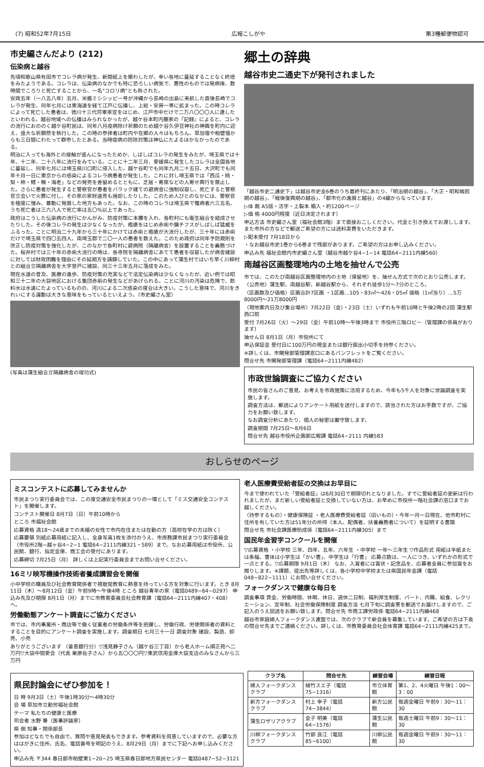(7) 昭和52年7月15日 広報こしがや 第3種郵便物認可
市史編さんだより (212)
伝染病と越谷
先頃和歌山県有田市でコレラ病が発生、新聞紙上を賑わしたが、幸い各地に蔓延することなく終熄をみたようである。コレラは、伝染病のなかでも特に恐ろしい病気で、悪性のものでは発病後、数時間でころりと死亡することから、一名"コロリ病"とも称された。
安政五年（一八五八年）五月、米艦ミシシッピー号が沖縄から長崎の出島に来航した直後長崎でコレラが発生、同年七月には東海道を経て江戸に伝播し、上総・安房一帯に拡まった。この時コレラによって死亡した患者は、徳川十三代将軍家定をはじめ、江戸市中だけで二万八〇〇〇人に達したといわれる。越谷地域への伝播はみられなかったが、越ケ谷本町内藤家の『記録』によると、コレラの流行におののく越ケ谷町民は、同年八月疫病除け祈願のため越ケ谷久伊豆神社の神輿を町内に迎え、盛大な祈願祭を執行した。この時の参拝者は町内や在郷の人々はもちろん、草加宿や粕壁宿からも三日間にわたって群参したとある。当時疫病の防除対策は神仏にたよるほかなかったのである。
明治に入っても海外との接触が盛んになったためか、しばしばコレラの発生をみたが、埼玉県では十年、十二年、二十八年に流行をみている。ことに十二年三月、愛媛県に発生したコレラは全国各地に蔓延し、同年七月には埼玉県川口町に侵入した。越ケ谷町でも同年九月二十五日、大沢町でも同年十月一日に東京からの感染によるコレラ病患者が発生した。これに対し埼玉県では「西瓜・桃・梨・柿・鱈・鮪・海老」などの発売を差留めるとともに、芝居・寄席などの人寄せ興行を禁止した。さらに患者が発生すると警察官が患者をバラック建ての避病舎に強制収容し、死亡すると警察官立会いで火葬に付し、その家の家財道具も焼却したりした。このため人びとのなかには、警察官を極度に憎み、暴動に発展した地方もあった。なお、この時のコレラは埼玉県で罹病者六三五名、うち死亡者は三六八人で死亡率は五〇%以上であった。
政府はこうした伝染病の流行にかんがみ、防疫対策に本腰を入れ、各町村にも衛生組合を結成させたりした。その後コレラの発生は少なくなったが、疱瘡をはじめ赤痢や腸チフスがしばしば猛威をふるった。ことに明治二十九年から三十年にかけては赤痢と疱瘡が大流行したが、三十年には赤痢だけで埼玉県で四〇五四人、南埼玉郡で二〇一人の患者を数えた。このため政府は同年予防規則を改正し防疫対策を強化したが、このなかで各町村に避病院（隔離病舎）を設置することを義務づけた。桜井村では三十年の赤痢大流行の時は、各寺院を隔離病舎にあてて患者を収容したが病舎建設に対しては財政困難を理由にその延期方を請願していた。この中にあって蒲生村ではいち早く川柳村との組合立隔離病舎を大字登戸に建設、同三十三年五月に落成をみた。
現在水道の普及、医療の進歩、防疫対策の充実などで法定伝染病は少なくなったが、近い例では昭和三十二年の大袋地区における集団赤痢の発生などがあげられる。ことに河川の汚染は危険で、飲料水は水道にたよっているものの、河川による二次感染の度合は大きい。こうした意味で、河川をきれいにする運動は大きな意味をもっているといえよう。（市史編さん室）
(写真は蒲生組合立隔離病舎の竣功式)
郷土の辞典
越谷市史二通史下が発刊されました
「越谷市史二通史下」は越谷市史全6巻のうち最終刊にあたり、「明治期の越谷」、「大正・昭和戦前期の越谷」、「戦後復興期の越谷」、「都市化の進展と越谷」の4編からなっています。
▷体 裁 A5版・活字・上製本 箱入・約1200ページ
▷価 格 4000円程度（近日決定されます）
申込方法 市史編さん室（福祉会館3階）まで直接おこしください。代金と引き換えでお渡しします。また市外の方などで郵送ご希望の方には送料実費をいただきます。
▷配本受付 7月18日から
・なお越谷市史1巻から6巻まで残部があります。ご希望の方はお申し込みください。
申込み先 福祉会館内市史編さん室（越谷市越ケ谷4−1−14 電話64−2111内線560）
南越谷区画整理地内の土地を抽せんで公売
市では、このたび南越谷区画整理地内の土地（保留地）を、抽せん方式で次のとおり公売します。
〈公売地〉蒲生駅、南越谷駅、新越谷駅から、それぞれ徒歩1分〜7分のところ。
〈区画数及び価格〉区画合計7区画 ・1区画…105・83㎡〜426・05㎡ 価格（1㎡当り）…5万8000円〜21万8000円
〈現地案内日及び集合場所〉7月22日（金）・23日（土）いずれも午前10時と午後2時の2回 蒲生駅西口前
受付 7月26日（火）〜29日（金）午前10時〜午後3時まで 市役所三階ロビー（管理課の係員がおります）
抽せん日 8月1日（月）市役所にて
申込保証金 受付日に100万円の現金または銀行振出小切手を持参ください。
※詳しくは、市開発部管理課窓口にあるパンフレットをご覧ください。
問合せ先 市開発部管理課（電話64−2111内線482）
市政世論調査にご協力ください
市民の皆さんのご意見、お考えを市政施策に活用するため、今年も5千人を対象に世論調査を実施します。
調査方法は、郵送によりアンケート用紙を送付しますので、該当された方はお手数ですが、ご協力をお願い致します。
なお調査分析にあたり、個人の秘密は厳守致します。
調査期間 7月25日〜8月6日
問合せ先 越谷市役所企画部広報課 電話64−2111 内線583
おしらせのページ
ミスコンテストに応募してみませんか
市民まつり実行委員会では、この度交通安全市民まつりの一環として「ミス交通安全コンテスト」を開催します。
コンテスト開催日 8月7日（日）午前10時から
ところ 市福祉会館
応募資格 満18〜24歳までの未婚の女性で市内在住または在勤の方（高校在学の方は除く）
応募要領 別紙応募用紙に記入し、全身写真1枚を添付のうえ、市庶務課市民まつり実行委員会（市役所2階−越ヶ谷4−2−1 電話64−2111内線321・589）まで。なお応募用紙は市役所、公民館、銀行、指定金庫、商工会の受付にあります。
応募締切 7月25日（月） 詳しくは上記実行委員会までお問い合せください。
16ミリ映写機操作技術者養成講習会を開催
小中学校の職員及び社会教育関係者で視聴覚教育に熱意を持っている方を対象に行います。とき 8月11日（木）〜8月12日（金）午前9時〜午後4時 ところ 越谷青年の家（電話0489−64−0297） 申込み先及び期限 8月1日（月）までに市教育委員会社会教育課（電話64−2111内線407・408）へ。
労働動態アンケート調査にご協力ください
市では、市内事業所・商店等で働く従業者の労働条件等を把握し、労働行政、労使関係者の資料とすることを目的にアンケート調査を実施します。調査期日 七月三十一日 調査対象 建設、製造、卸売、小売
ありがとうございます 〈善意銀行分〉▽浅見静子さん（越ケ谷三丁目）から老人ホーム順正苑へ二万円▽大袋中間愛会（代表 栗原佐子さん）から五〇〇〇円▽東武信用金庫大袋支店のみなさんから三万円
老人医療費受給者証の交換はお早目に
今まで使われていた「受給者証」は6月30日で期限切れとなりました。すでに受給者証の更新は行われましたが、まだ新しい受給者証と交換していない方は、お早めに市役所一階社会課の窓口までお越しください。
〈持参するもの〉・健康保険証 ・老人医療費受給者証（旧いもの）・今年一月一日現在、他市町村に住所を有していた方は51年分の所得（本人、配偶者、扶養義務者について）を証明する書類
問合せ先 市社会課医療助成係（電話64−2111内線305）まで
国民年金習字コンクールを開催
▽応募資格 ・小学校 三年、四年、五年、六年生 ・中学校 一年〜三年生 ▽作品形式 用紙は半紙または条幅、書体は小学生は「かい書」、中学生は「行書」 応募点数は、一人につき、いずれかの形式で一点とする。▽応募期限 9月1日（木） なお、入賞者には賞状・記念品を、応募者全員に参加賞をお贈りします。※課題、提出先等詳しくは、各小学校中学校または県国民年金課（電話048−822−1111）にお問い合せください。
フォークダンスで健康な毎日を
調査事項 賃金、労働時間、休暇、休日、週休二日制、福利厚生制度、パート、内職、給食、レクリエーション、定年制、社会労働保険制度 調査方法 七月下旬に調査票を郵送でお届けしますので、ご記入のうえ回送をお願い致します。問合せ先 市商工課労政係 電話64−2111内線468
越谷市家庭婦人フォークダンス連盟では、次のクラブで新会員を募集しています。ご希望の方は下表の問合せ先までご連絡ください。詳しくは、市教育委員会社会体育課 電話64−2111内線425まで。
県民討論会にぜひ参加を！
日 時 9月3日（土）午後1時30分〜4時30分
会 場 草加市立勤労福祉会館
テーマ 私たちの健康と医療
司会者 水野 肇（医事評論家）
県 側 知事・関係部長
参加はどなたでも自由で、質問や意見発表もできます。参考資料を用意していますので、必要な方ははがきに住所、氏名、電話番号を明記のうえ、8月29日（月）までに下記へお申し込みください。
申込み先 〒344 春日部市粕壁東1−20−25 埼玉県春日部地方県民センター 電話0487−52−3121
| クラブ名 | 問合せ先 | 練習会場 | 練習日程 |
| --- | --- | --- | --- |
| 婦人フォークダンスクラブ | 植竹スエ子（電話75−1316） | 市立体育館 | 第1、2、4火曜日 午後1：00〜3：00 |
| 新方フォークダンスクラブ | 村上 幸子（電話74−3844） | 新方公民館 | 毎週金曜日 午前9：30〜11：30 |
| 蒲生ロザリアクラブ | 金子 明美（電話64−1576） | 蒲生公民館 | 毎週土曜日 午前9：30〜11：30 |
| 川柳フォークダンスクラブ | 竹部 良江（電話85−6100） | 川柳公民館 | 毎週金曜日 午前9：30〜11：30 |